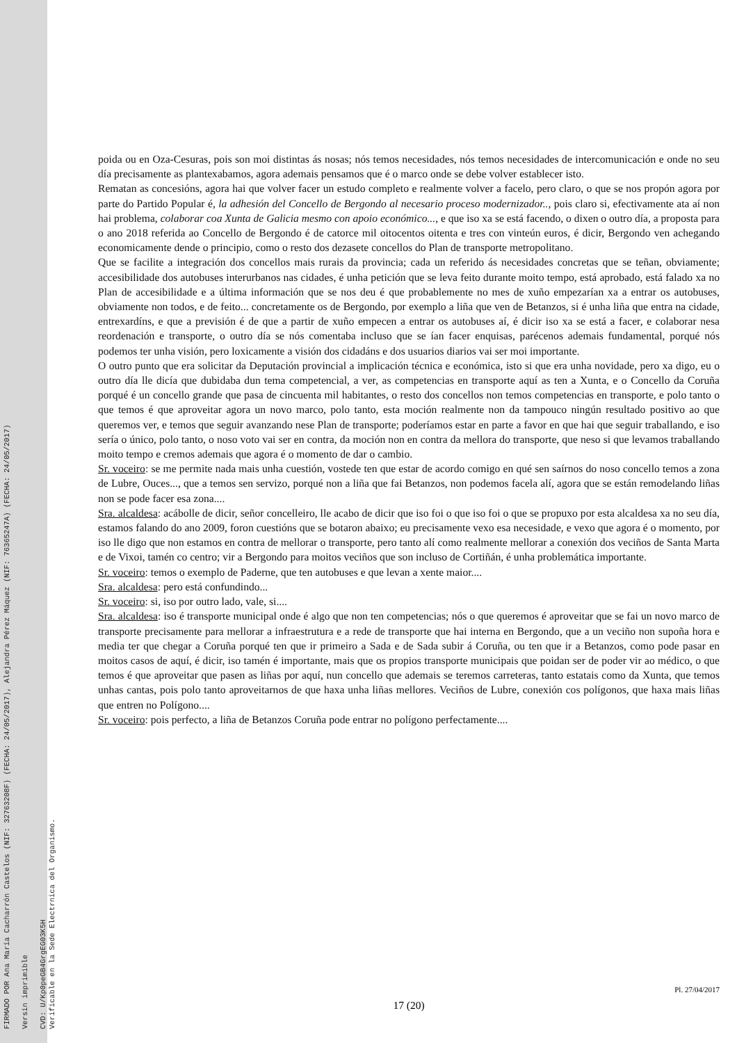FIRMADO POR Ana María Cacharrón Castelos (NIF: 32763208F) (FECHA: 24/05/2017), Alejandra Pérez Máquez (NIF: 76365247A) (FECHA: 24/05/2017) Versin imprimible CVD: U/Kp0peGB4GrgEG03K5H Verificable en la Sede Electrnica del Organismo.
poida ou en Oza-Cesuras, pois son moi distintas ás nosas; nós temos necesidades, nós temos necesidades de intercomunicación e onde no seu día precisamente as plantexabamos, agora ademais pensamos que é o marco onde se debe volver establecer isto.
Rematan as concesións, agora hai que volver facer un estudo completo e realmente volver a facelo, pero claro, o que se nos propón agora por parte do Partido Popular é, la adhesión del Concello de Bergondo al necesario proceso modernizador.., pois claro si, efectivamente ata aí non hai problema, colaborar coa Xunta de Galicia mesmo con apoio económico..., e que iso xa se está facendo, o dixen o outro día, a proposta para o ano 2018 referida ao Concello de Bergondo é de catorce mil oitocentos oitenta e tres con vinteún euros, é dicir, Bergondo ven achegando economicamente dende o principio, como o resto dos dezasete concellos do Plan de transporte metropolitano.
Que se facilite a integración dos concellos mais rurais da provincia; cada un referido ás necesidades concretas que se teñan, obviamente; accesibilidade dos autobuses interurbanos nas cidades, é unha petición que se leva feito durante moito tempo, está aprobado, está falado xa no Plan de accesibilidade e a última información que se nos deu é que probablemente no mes de xuño empezarían xa a entrar os autobuses, obviamente non todos, e de feito... concretamente os de Bergondo, por exemplo a liña que ven de Betanzos, si é unha liña que entra na cidade, entrexardíns, e que a previsión é de que a partir de xuño empecen a entrar os autobuses aí, é dicir iso xa se está a facer, e colaborar nesa reordenación e transporte, o outro día se nós comentaba incluso que se ían facer enquisas, parécenos ademais fundamental, porqué nós podemos ter unha visión, pero loxicamente a visión dos cidadáns e dos usuarios diarios vai ser moi importante.
O outro punto que era solicitar da Deputación provincial a implicación técnica e económica, isto si que era unha novidade, pero xa digo, eu o outro día lle dicía que dubidaba dun tema competencial, a ver, as competencias en transporte aquí as ten a Xunta, e o Concello da Coruña porqué é un concello grande que pasa de cincuenta mil habitantes, o resto dos concellos non temos competencias en transporte, e polo tanto o que temos é que aproveitar agora un novo marco, polo tanto, esta moción realmente non da tampouco ningún resultado positivo ao que queremos ver, e temos que seguir avanzando nese Plan de transporte; poderíamos estar en parte a favor en que hai que seguir traballando, e iso sería o único, polo tanto, o noso voto vai ser en contra, da moción non en contra da mellora do transporte, que neso si que levamos traballando moito tempo e cremos ademais que agora é o momento de dar o cambio.
Sr. voceiro: se me permite nada mais unha cuestión, vostede ten que estar de acordo comigo en qué sen saírnos do noso concello temos a zona de Lubre, Ouces..., que a temos sen servizo, porqué non a liña que fai Betanzos, non podemos facela alí, agora que se están remodelando liñas non se pode facer esa zona....
Sra. alcaldesa: acábolle de dicir, señor concelleiro, lle acabo de dicir que iso foi o que iso foi o que se propuxo por esta alcaldesa xa no seu día, estamos falando do ano 2009, foron cuestións que se botaron abaixo; eu precisamente vexo esa necesidade, e vexo que agora é o momento, por iso lle digo que non estamos en contra de mellorar o transporte, pero tanto alí como realmente mellorar a conexión dos veciños de Santa Marta e de Vixoi, tamén co centro; vir a Bergondo para moitos veciños que son incluso de Cortiñán, é unha problemática importante.
Sr. voceiro: temos o exemplo de Paderne, que ten autobuses e que levan a xente maior....
Sra. alcaldesa: pero está confundindo...
Sr. voceiro: si, iso por outro lado, vale, si....
Sra. alcaldesa: iso é transporte municipal onde é algo que non ten competencias; nós o que queremos é aproveitar que se fai un novo marco de transporte precisamente para mellorar a infraestrutura e a rede de transporte que hai interna en Bergondo, que a un veciño non supoña hora e media ter que chegar a Coruña porqué ten que ir primeiro a Sada e de Sada subir á Coruña, ou ten que ir a Betanzos, como pode pasar en moitos casos de aquí, é dicir, iso tamén é importante, mais que os propios transporte municipais que poidan ser de poder vir ao médico, o que temos é que aproveitar que pasen as liñas por aquí, nun concello que ademais se teremos carreteras, tanto estatais como da Xunta, que temos unhas cantas, pois polo tanto aproveitarnos de que haxa unha liñas mellores. Veciños de Lubre, conexión cos polígonos, que haxa mais liñas que entren no Polígono....
Sr. voceiro: pois perfecto, a liña de Betanzos Coruña pode entrar no polígono perfectamente....
Pl. 27/04/2017
17 (20)